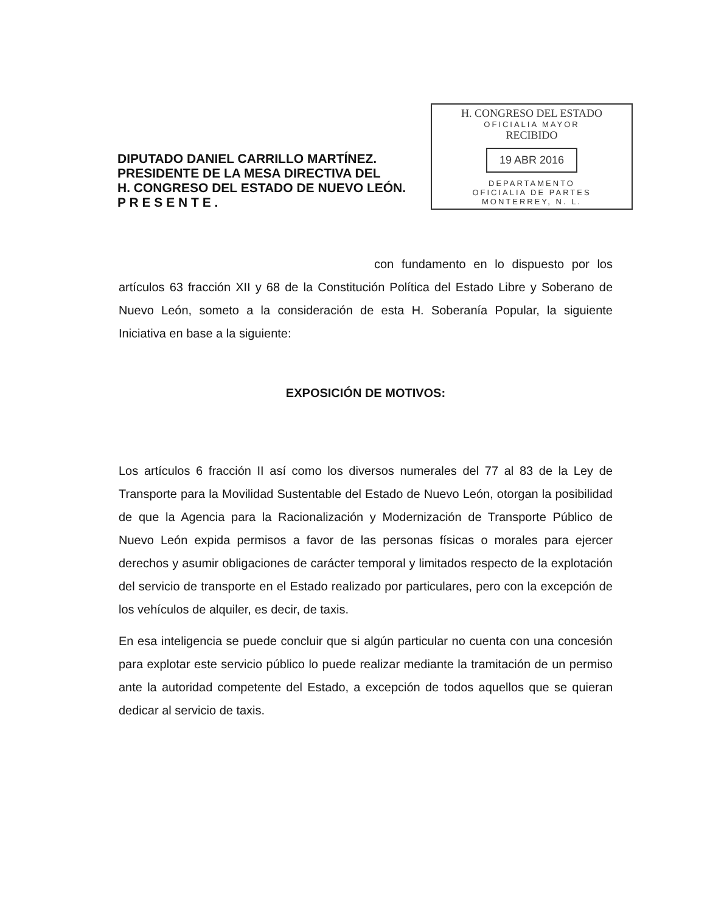DIPUTADO DANIEL CARRILLO MARTÍNEZ.
PRESIDENTE DE LA MESA DIRECTIVA DEL
H. CONGRESO DEL ESTADO DE NUEVO LEÓN.
P R E S E N T E .
H. CONGRESO DEL ESTADO
OFICIALIA MAYOR
RECIBIDO
19 ABR 2016
DEPARTAMENTO
OFICIALIA DE PARTES
MONTERREY, N. L.
con fundamento en lo dispuesto por los artículos 63 fracción XII y 68 de la Constitución Política del Estado Libre y Soberano de Nuevo León, someto a la consideración de esta H. Soberanía Popular, la siguiente Iniciativa en base a la siguiente:
EXPOSICIÓN DE MOTIVOS:
Los artículos 6 fracción II así como los diversos numerales del 77 al 83 de la Ley de Transporte para la Movilidad Sustentable del Estado de Nuevo León, otorgan la posibilidad de que la Agencia para la Racionalización y Modernización de Transporte Público de Nuevo León expida permisos a favor de las personas físicas o morales para ejercer derechos y asumir obligaciones de carácter temporal y limitados respecto de la explotación del servicio de transporte en el Estado realizado por particulares, pero con la excepción de los vehículos de alquiler, es decir, de taxis.
En esa inteligencia se puede concluir que si algún particular no cuenta con una concesión para explotar este servicio público lo puede realizar mediante la tramitación de un permiso ante la autoridad competente del Estado, a excepción de todos aquellos que se quieran dedicar al servicio de taxis.